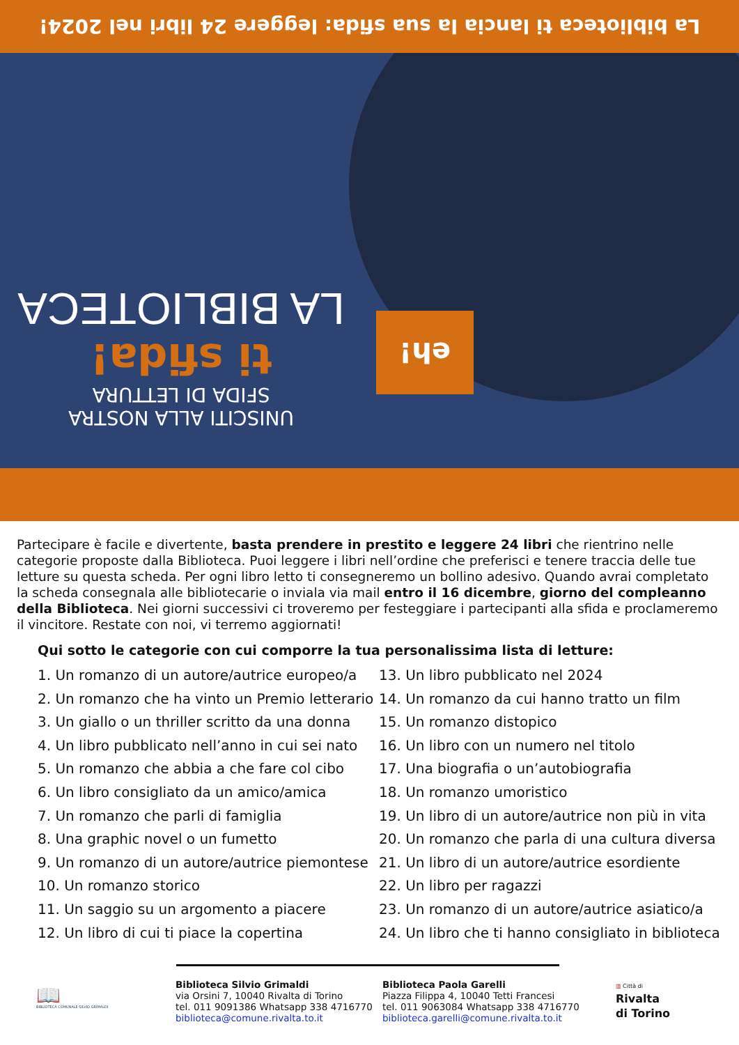La biblioteca ti lancia la sua sfida: leggere 24 libri nel 2024!
eh!
UNISCITI ALLA NOSTRA
SFIDA DI LETTURA
ti sfida!
LA BIBLIOTECA
Partecipare è facile e divertente, basta prendere in prestito e leggere 24 libri che rientrino nelle categorie proposte dalla Biblioteca. Puoi leggere i libri nell’ordine che preferisci e tenere traccia delle tue letture su questa scheda. Per ogni libro letto ti consegneremo un bollino adesivo. Quando avrai completato la scheda consegnala alle bibliotecarie o inviala via mail entro il 16 dicembre, giorno del compleanno della Biblioteca. Nei giorni successivi ci troveremo per festeggiare i partecipanti alla sfida e proclameremo il vincitore. Restate con noi, vi terremo aggiornati!
Qui sotto le categorie con cui comporre la tua personalissima lista di letture:
1. Un romanzo di un autore/autrice europeo/a
2. Un romanzo che ha vinto un Premio letterario
3. Un giallo o un thriller scritto da una donna
4. Un libro pubblicato nell’anno in cui sei nato
5. Un romanzo che abbia a che fare col cibo
6. Un libro consigliato da un amico/amica
7. Un romanzo che parli di famiglia
8. Una graphic novel o un fumetto
9. Un romanzo di un autore/autrice piemontese
10. Un romanzo storico
11. Un saggio su un argomento a piacere
12. Un libro di cui ti piace la copertina
13. Un libro pubblicato nel 2024
14. Un romanzo da cui hanno tratto un film
15. Un romanzo distopico
16. Un libro con un numero nel titolo
17. Una biografia o un’autobiografia
18. Un romanzo umoristico
19. Un libro di un autore/autrice non più in vita
20. Un romanzo che parla di una cultura diversa
21. Un libro di un autore/autrice esordiente
22. Un libro per ragazzi
23. Un romanzo di un autore/autrice asiatico/a
24. Un libro che ti hanno consigliato in biblioteca
📖
BIBLIOTECA COMUNALE SILVIO GRIMALDI
Biblioteca Silvio Grimaldi
via Orsini 7, 10040 Rivalta di Torino
tel. 011 9091386 Whatsapp 338 4716770
biblioteca@comune.rivalta.to.it
Biblioteca Paola Garelli
Piazza Filippa 4, 10040 Tetti Francesi
tel. 011 9063084 Whatsapp 338 4716770
biblioteca.garelli@comune.rivalta.to.it
▥ Città di
Rivalta
di Torino